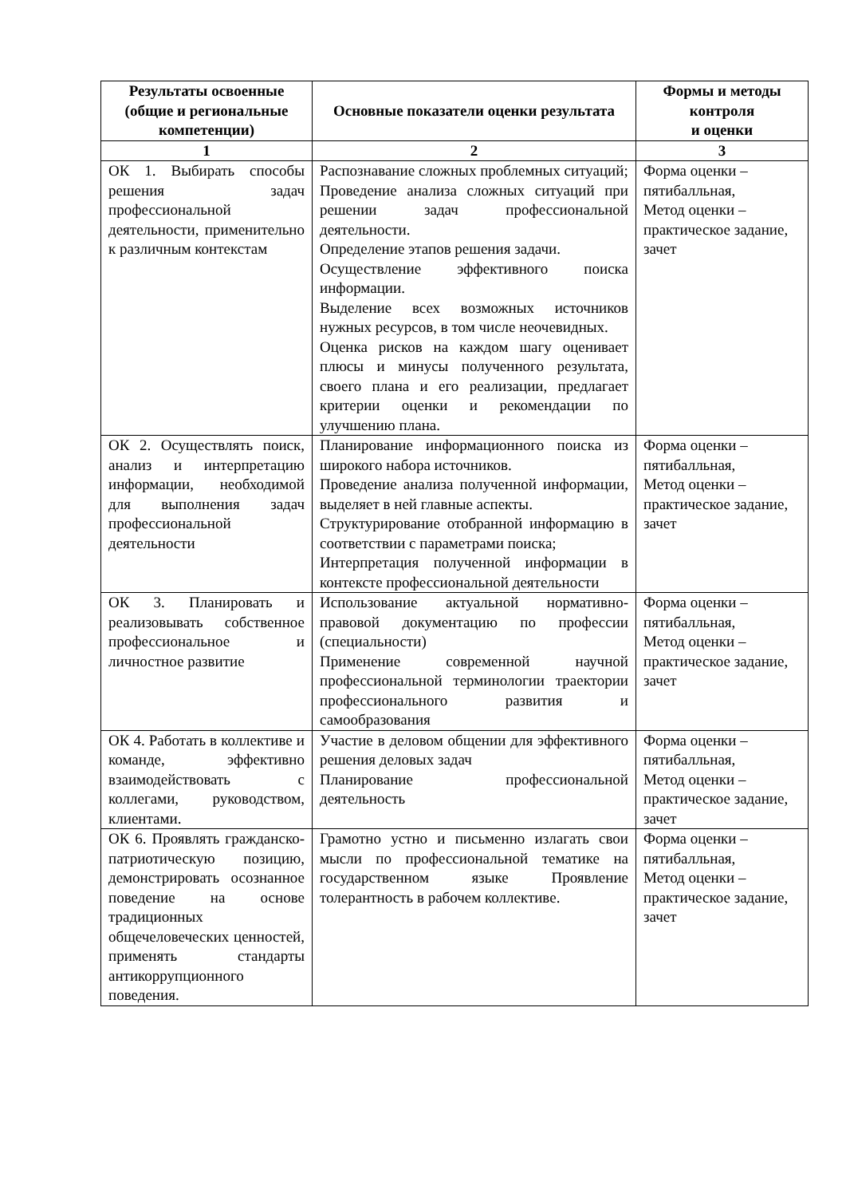| Результаты освоенные (общие и региональные компетенции) | Основные показатели оценки результата | Формы и методы контроля и оценки |
| --- | --- | --- |
| 1 | 2 | 3 |
| ОК 1. Выбирать способы решения задач профессиональной деятельности, применительно к различным контекстам | Распознавание сложных проблемных ситуаций; Проведение анализа сложных ситуаций при решении задач профессиональной деятельности. Определение этапов решения задачи. Осуществление эффективного поиска информации. Выделение всех возможных источников нужных ресурсов, в том числе неочевидных. Оценка рисков на каждом шагу оценивает плюсы и минусы полученного результата, своего плана и его реализации, предлагает критерии оценки и рекомендации по улучшению плана. | Форма оценки – пятибалльная, Метод оценки – практическое задание, зачет |
| ОК 2. Осуществлять поиск, анализ и интерпретацию информации, необходимой для выполнения задач профессиональной деятельности | Планирование информационного поиска из широкого набора источников. Проведение анализа полученной информации, выделяет в ней главные аспекты. Структурирование отобранной информацию в соответствии с параметрами поиска; Интерпретация полученной информации в контексте профессиональной деятельности | Форма оценки – пятибалльная, Метод оценки – практическое задание, зачет |
| ОК 3. Планировать и реализовывать собственное профессиональное и личностное развитие | Использование актуальной нормативно-правовой документацию по профессии (специальности) Применение современной научной профессиональной терминологии траектории профессионального развития и самообразования | Форма оценки – пятибалльная, Метод оценки – практическое задание, зачет |
| ОК 4. Работать в коллективе и команде, эффективно взаимодействовать с коллегами, руководством, клиентами. | Участие в деловом общении для эффективного решения деловых задач Планирование профессиональной деятельность | Форма оценки – пятибалльная, Метод оценки – практическое задание, зачет |
| ОК 6. Проявлять гражданско-патриотическую позицию, демонстрировать осознанное поведение на основе традиционных общечеловеческих ценностей, применять стандарты антикоррупционного поведения. | Грамотно устно и письменно излагать свои мысли по профессиональной тематике на государственном языке Проявление толерантность в рабочем коллективе. | Форма оценки – пятибалльная, Метод оценки – практическое задание, зачет |